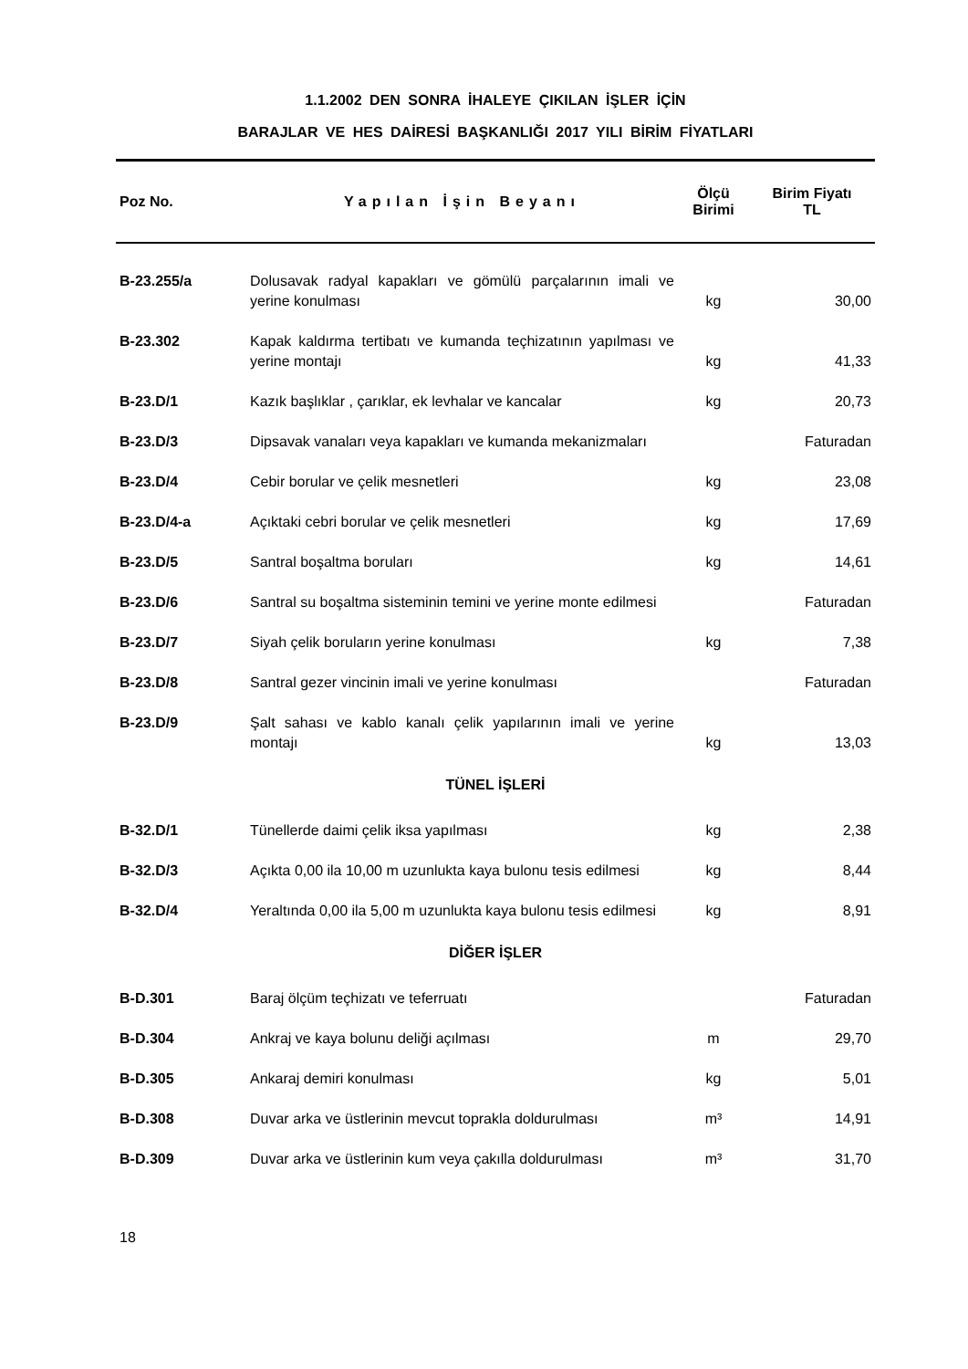1.1.2002 DEN SONRA İHALEYE ÇIKILAN İŞLER İÇİN
BARAJLAR VE HES DAİRESİ BAŞKANLIĞI 2017 YILI BİRİM FİYATLARI
| Poz No. | Yapılan İşin Beyanı | Ölçü Birimi | Birim Fiyatı TL |
| --- | --- | --- | --- |
| B-23.255/a | Dolusavak radyal kapakları ve gömülü parçalarının imali ve yerine konulması | kg | 30,00 |
| B-23.302 | Kapak kaldırma tertibatı ve kumanda teçhizatının yapılması ve yerine montajı | kg | 41,33 |
| B-23.D/1 | Kazık başlıklar , çarıklar, ek levhalar ve kancalar | kg | 20,73 |
| B-23.D/3 | Dipsavak vanaları veya kapakları ve kumanda mekanizmaları | | Faturadan |
| B-23.D/4 | Cebir borular ve çelik mesnetleri | kg | 23,08 |
| B-23.D/4-a | Açıktaki cebri borular ve çelik mesnetleri | kg | 17,69 |
| B-23.D/5 | Santral boşaltma boruları | kg | 14,61 |
| B-23.D/6 | Santral su boşaltma sisteminin temini ve yerine monte edilmesi | | Faturadan |
| B-23.D/7 | Siyah çelik boruların yerine konulması | kg | 7,38 |
| B-23.D/8 | Santral gezer vincinin imali ve yerine konulması | | Faturadan |
| B-23.D/9 | Şalt sahası ve kablo kanalı çelik yapılarının imali ve yerine montajı | kg | 13,03 |
| TÜNEL İŞLERİ | | | |
| B-32.D/1 | Tünellerde daimi çelik iksa yapılması | kg | 2,38 |
| B-32.D/3 | Açıkta 0,00 ila 10,00 m uzunlukta kaya bulonu tesis edilmesi | kg | 8,44 |
| B-32.D/4 | Yeraltında 0,00 ila 5,00 m uzunlukta kaya bulonu tesis edilmesi | kg | 8,91 |
| DİĞER İŞLER | | | |
| B-D.301 | Baraj ölçüm teçhizatı ve teferruatı | | Faturadan |
| B-D.304 | Ankraj ve kaya bolunu deliği açılması | m | 29,70 |
| B-D.305 | Ankaraj demiri konulması | kg | 5,01 |
| B-D.308 | Duvar arka ve üstlerinin mevcut toprakla doldurulması | m³ | 14,91 |
| B-D.309 | Duvar arka ve üstlerinin kum veya çakılla doldurulması | m³ | 31,70 |
18